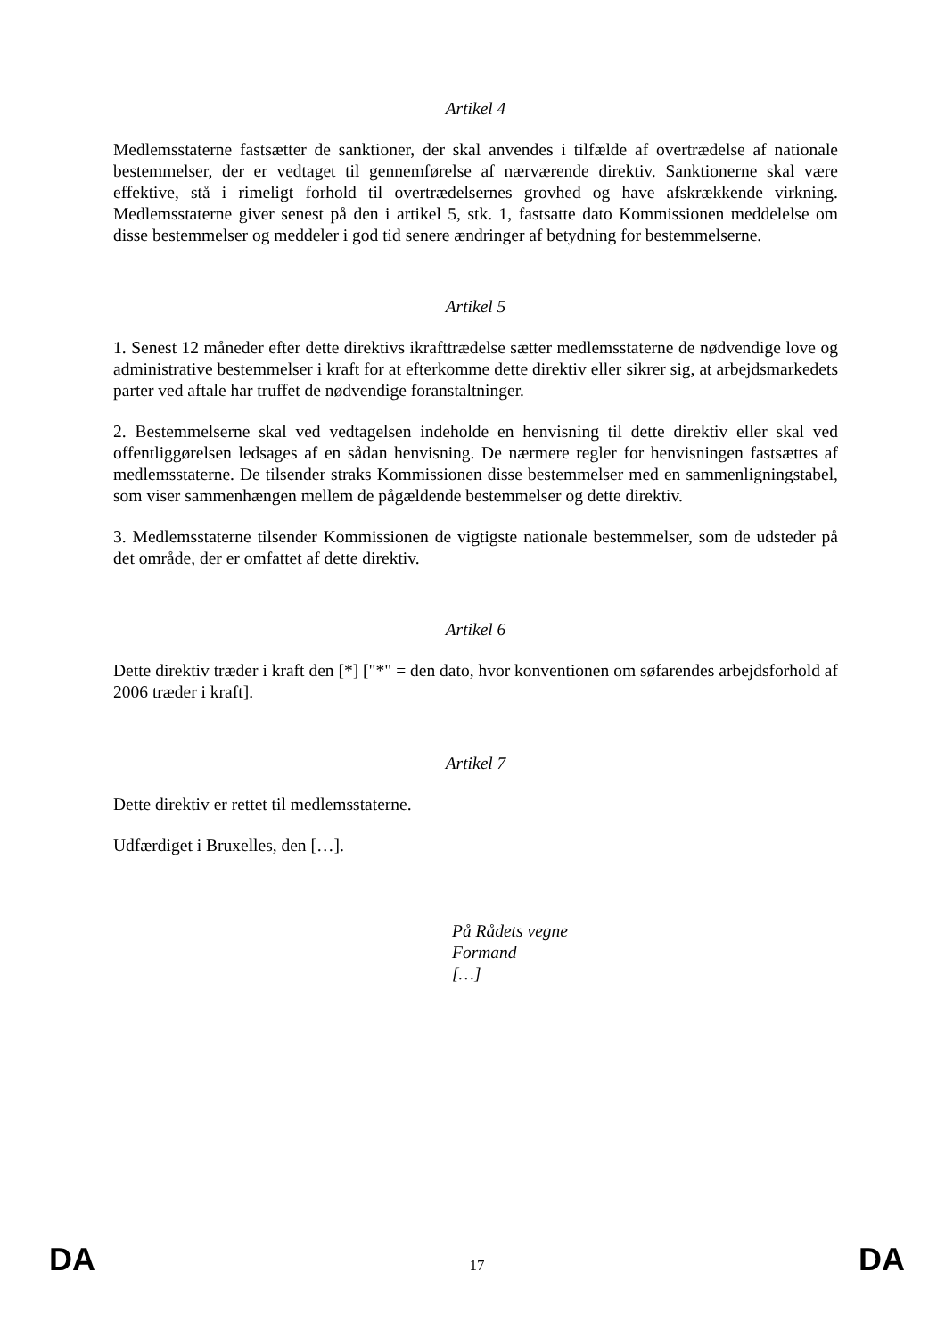Artikel 4
Medlemsstaterne fastsætter de sanktioner, der skal anvendes i tilfælde af overtrædelse af nationale bestemmelser, der er vedtaget til gennemførelse af nærværende direktiv. Sanktionerne skal være effektive, stå i rimeligt forhold til overtrædelsernes grovhed og have afskrækkende virkning. Medlemsstaterne giver senest på den i artikel 5, stk. 1, fastsatte dato Kommissionen meddelelse om disse bestemmelser og meddeler i god tid senere ændringer af betydning for bestemmelserne.
Artikel 5
1. Senest 12 måneder efter dette direktivs ikrafttrædelse sætter medlemsstaterne de nødvendige love og administrative bestemmelser i kraft for at efterkomme dette direktiv eller sikrer sig, at arbejdsmarkedets parter ved aftale har truffet de nødvendige foranstaltninger.
2. Bestemmelserne skal ved vedtagelsen indeholde en henvisning til dette direktiv eller skal ved offentliggørelsen ledsages af en sådan henvisning. De nærmere regler for henvisningen fastsættes af medlemsstaterne. De tilsender straks Kommissionen disse bestemmelser med en sammenligningstabel, som viser sammenhængen mellem de pågældende bestemmelser og dette direktiv.
3. Medlemsstaterne tilsender Kommissionen de vigtigste nationale bestemmelser, som de udsteder på det område, der er omfattet af dette direktiv.
Artikel 6
Dette direktiv træder i kraft den [*] ["*" = den dato, hvor konventionen om søfarendes arbejdsforhold af 2006 træder i kraft].
Artikel 7
Dette direktiv er rettet til medlemsstaterne.
Udfærdiget i Bruxelles, den […].
På Rådets vegne
Formand
[…]
DA 17 DA